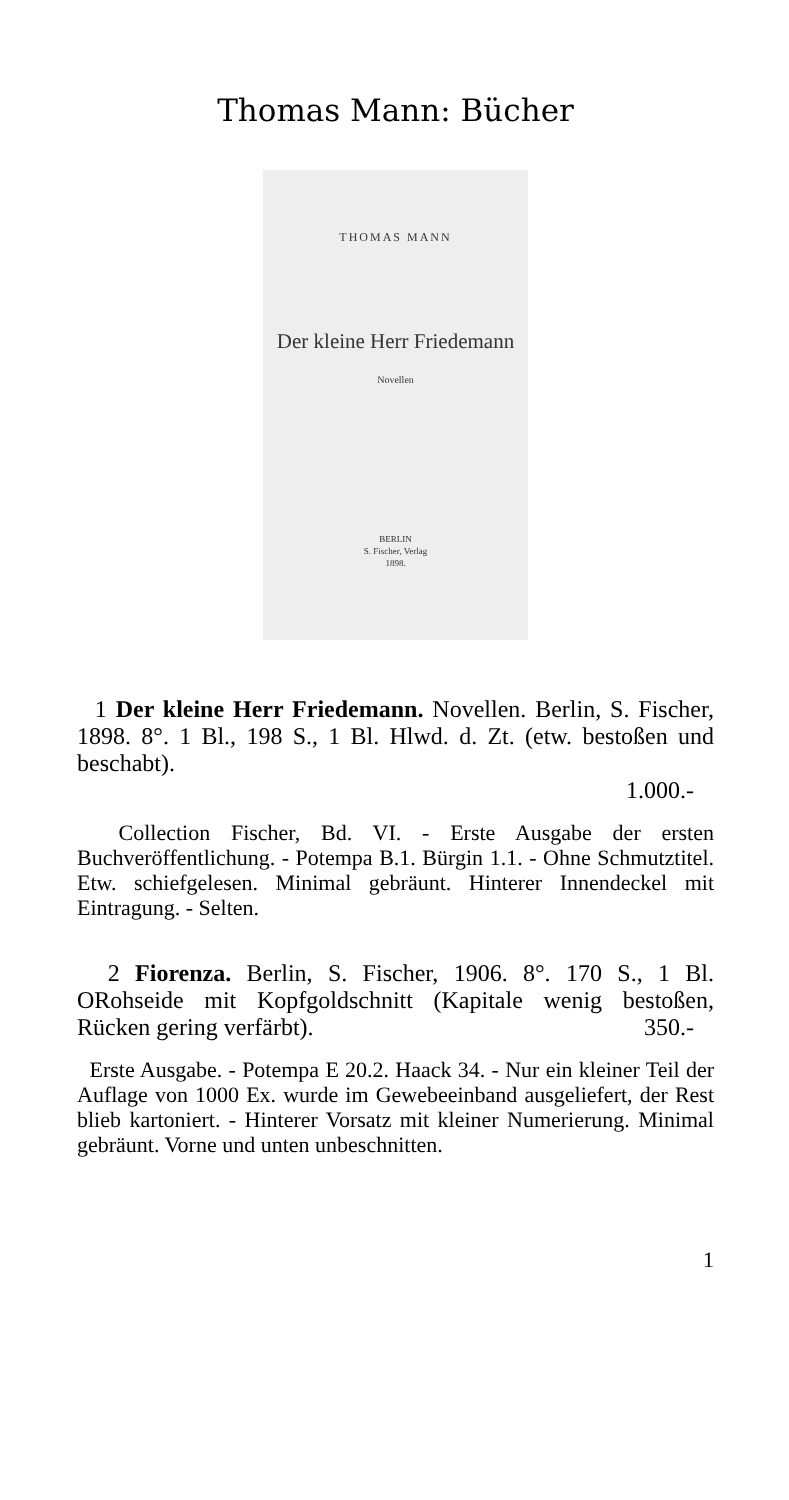Thomas Mann: Bücher
THOMAS MANN
Der kleine Herr Friedemann
Novellen
BERLIN
S. Fischer, Verlag
1898.
1 Der kleine Herr Friedemann. Novellen. Berlin, S. Fischer, 1898. 8°. 1 Bl., 198 S., 1 Bl. Hlwd. d. Zt. (etw. bestoßen und beschabt).
1.000.-
Collection Fischer, Bd. VI. - Erste Ausgabe der ersten Buchveröffentlichung. - Potempa B.1. Bürgin 1.1. - Ohne Schmutztitel. Etw. schiefgelesen. Minimal gebräunt. Hinterer Innendeckel mit Eintragung. - Selten.
2 Fiorenza. Berlin, S. Fischer, 1906. 8°. 170 S., 1 Bl. ORohseide mit Kopfgoldschnitt (Kapitale wenig bestoßen, Rücken gering verfärbt). 350.-
Erste Ausgabe. - Potempa E 20.2. Haack 34. - Nur ein kleiner Teil der Auflage von 1000 Ex. wurde im Gewebeeinband ausgeliefert, der Rest blieb kartoniert. - Hinterer Vorsatz mit kleiner Numerierung. Minimal gebräunt. Vorne und unten unbeschnitten.
1